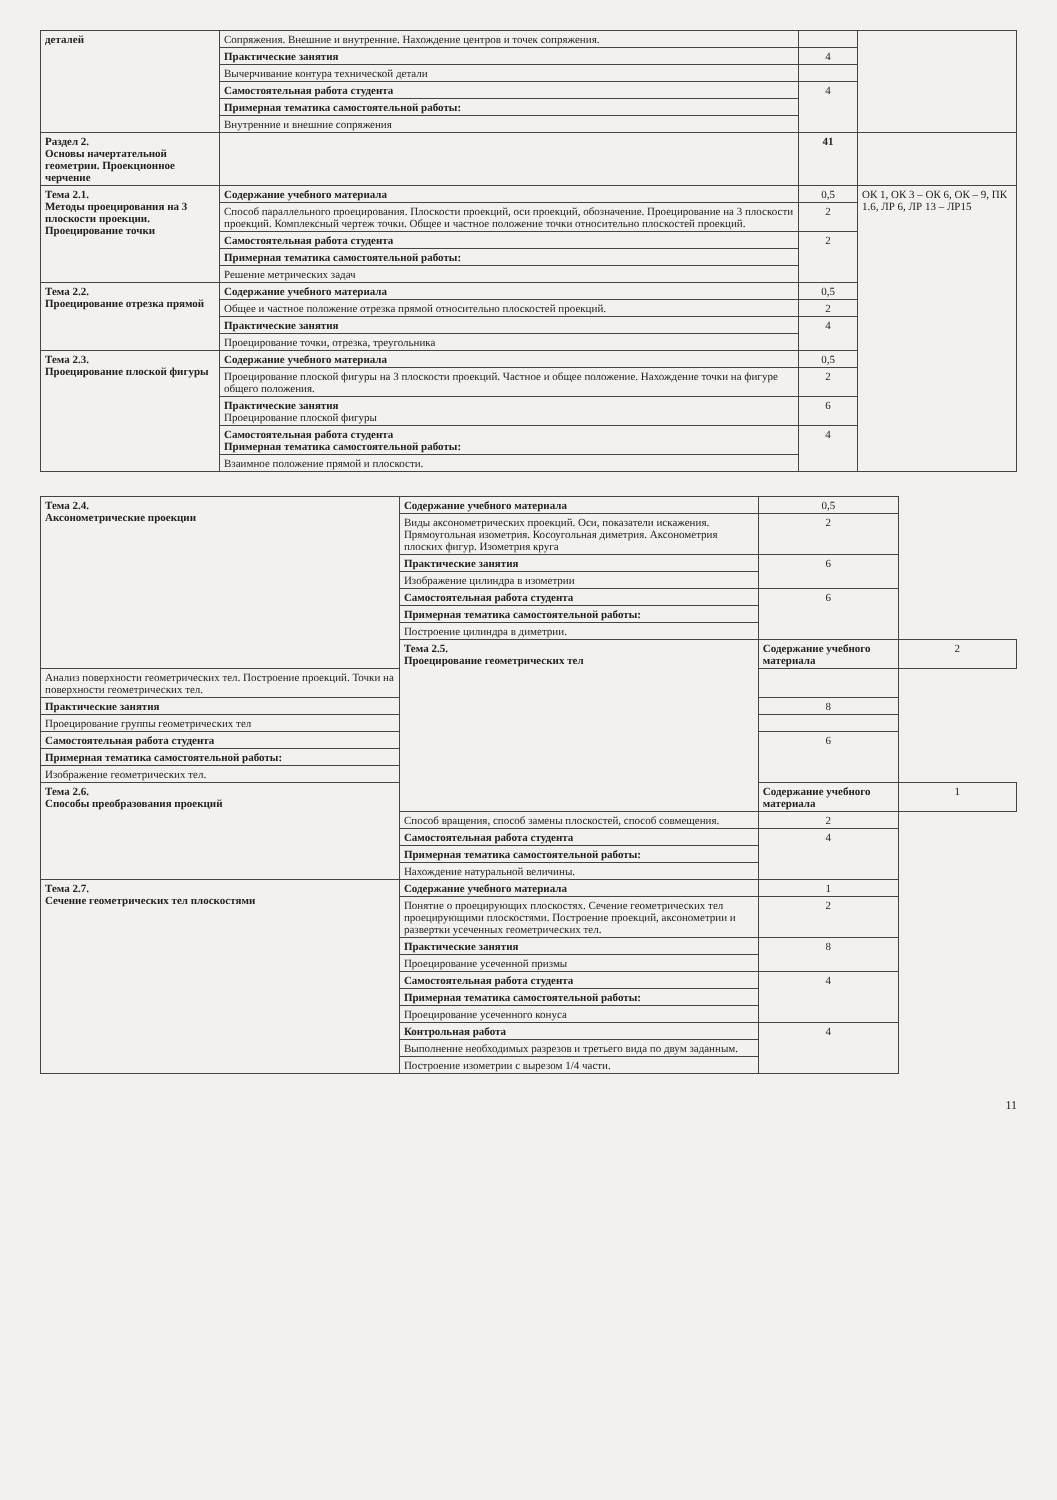| деталей | Сопряжения. Внешние и внутренние. Нахождение центров и точек сопряжения. | | |
| | Практические занятия | 4 | |
| | Вычерчивание контура технической детали | | |
| | Самостоятельная работа студента | 4 | |
| | Примерная тематика самостоятельной работы: | | |
| | Внутренние и внешние сопряжения | | |
| Раздел 2. Основы начертательной геометрии. Проекционное черчение | | 41 | |
| Тема 2.1. Методы проецирования на 3 плоскости проекции. Проецирование точки | Содержание учебного материала | 0,5 | ОК 1, ОК 3 – ОК 6, ОК – 9, ПК 1.6, ЛР 6, ЛР 13 – ЛР15 |
| | Способ параллельного проецирования. Плоскости проекций, оси проекций, обозначение. Проецирование на 3 плоскости проекций. Комплексный чертеж точки. Общее и частное положение точки относительно плоскостей проекций. | 2 | |
| | Самостоятельная работа студента | 2 | |
| | Примерная тематика самостоятельной работы: | | |
| | Решение метрических задач | | |
| Тема 2.2. Проецирование отрезка прямой | Содержание учебного материала | 0,5 | |
| | Общее и частное положение отрезка прямой относительно плоскостей проекций. | 2 | |
| | Практические занятия | 4 | |
| | Проецирование точки, отрезка, треугольника | | |
| Тема 2.3. Проецирование плоской фигуры | Содержание учебного материала | 0,5 | |
| | Проецирование плоской фигуры на 3 плоскости проекций. Частное и общее положение. Нахождение точки на фигуре общего положения. | 2 | |
| | Практические занятия Проецирование плоской фигуры | 6 | |
| | Самостоятельная работа студента Примерная тематика самостоятельной работы: | 4 | |
| | Взаимное положение прямой и плоскости. | | |
| Тема 2.4. Аксонометрические проекции | Содержание учебного материала | 0,5 | |
| | Виды аксонометрических проекций. Оси, показатели искажения. Прямоугольная изометрия. Косоугольная диметрия. Аксонометрия плоских фигур. Изометрия круга | 2 | |
| | Практические занятия | 6 | |
| | Изображение цилиндра в изометрии | | |
| | Самостоятельная работа студента | 6 | |
| | Примерная тематика самостоятельной работы: | | |
| | Построение цилиндра в диметрии. | | |
| | Тема 2.5. Проецирование геометрических тел | Содержание учебного материала | 2 |
| Анализ поверхности геометрических тел. Построение проекций. Точки на поверхности геометрических тел. | | | |
| Практические занятия | | 8 | |
| Проецирование группы геометрических тел | | | |
| Самостоятельная работа студента | | 6 | |
| Примерная тематика самостоятельной работы: | | | |
| Изображение геометрических тел. | | | |
| Тема 2.6. Способы преобразования проекций | | Содержание учебного материала | 1 |
| | Способ вращения, способ замены плоскостей, способ совмещения. | 2 | |
| | Самостоятельная работа студента | 4 | |
| | Примерная тематика самостоятельной работы: | | |
| | Нахождение натуральной величины. | | |
| Тема 2.7. Сечение геометрических тел плоскостями | Содержание учебного материала | 1 | |
| | Понятие о проецирующих плоскостях. Сечение геометрических тел проецирующими плоскостями. Построение проекций, аксонометрии и развертки усеченных геометрических тел. | 2 | |
| | Практические занятия | 8 | |
| | Проецирование усеченной призмы | | |
| | Самостоятельная работа студента | 4 | |
| | Примерная тематика самостоятельной работы: | | |
| | Проецирование усеченного конуса | | |
| | Контрольная работа | 4 | |
| | Выполнение необходимых разрезов и третьего вида по двум заданным. | | |
| | Построение изометрии с вырезом 1/4 части. | | |
11